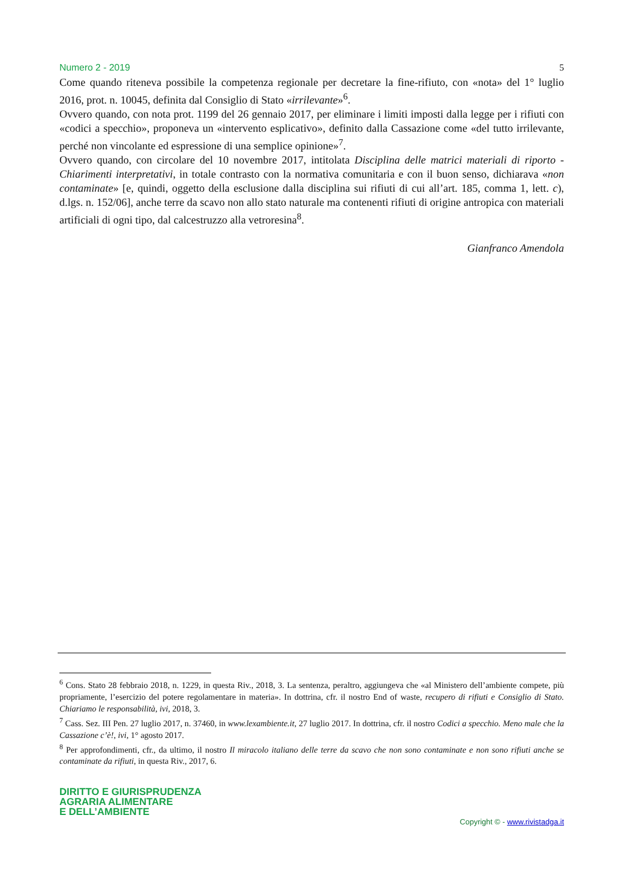Numero 2 - 2019 5
Come quando riteneva possibile la competenza regionale per decretare la fine-rifiuto, con «nota» del 1° luglio 2016, prot. n. 10045, definita dal Consiglio di Stato «irrilevante»<sup>6</sup>.
Ovvero quando, con nota prot. 1199 del 26 gennaio 2017, per eliminare i limiti imposti dalla legge per i rifiuti con «codici a specchio», proponeva un «intervento esplicativo», definito dalla Cassazione come «del tutto irrilevante, perché non vincolante ed espressione di una semplice opinione»<sup>7</sup>.
Ovvero quando, con circolare del 10 novembre 2017, intitolata Disciplina delle matrici materiali di riporto - Chiarimenti interpretativi, in totale contrasto con la normativa comunitaria e con il buon senso, dichiarava «non contaminate» [e, quindi, oggetto della esclusione dalla disciplina sui rifiuti di cui all’art. 185, comma 1, lett. c), d.lgs. n. 152/06], anche terre da scavo non allo stato naturale ma contenenti rifiuti di origine antropica con materiali artificiali di ogni tipo, dal calcestruzzo alla vetroresina<sup>8</sup>.
Gianfranco Amendola
<sup>6</sup> Cons. Stato 28 febbraio 2018, n. 1229, in questa Riv., 2018, 3. La sentenza, peraltro, aggiungeva che «al Ministero dell’ambiente compete, più propriamente, l’esercizio del potere regolamentare in materia». In dottrina, cfr. il nostro End of waste, recupero di rifiuti e Consiglio di Stato. Chiariamo le responsabilità, ivi, 2018, 3.
<sup>7</sup> Cass. Sez. III Pen. 27 luglio 2017, n. 37460, in www.lexambiente.it, 27 luglio 2017. In dottrina, cfr. il nostro Codici a specchio. Meno male che la Cassazione c’è!, ivi, 1° agosto 2017.
<sup>8</sup> Per approfondimenti, cfr., da ultimo, il nostro Il miracolo italiano delle terre da scavo che non sono contaminate e non sono rifiuti anche se contaminate da rifiuti, in questa Riv., 2017, 6.
DIRITTO E GIURISPRUDENZA
AGRARIA ALIMENTARE
E DELL’AMBIENTE
Copyright © - www.rivistadga.it